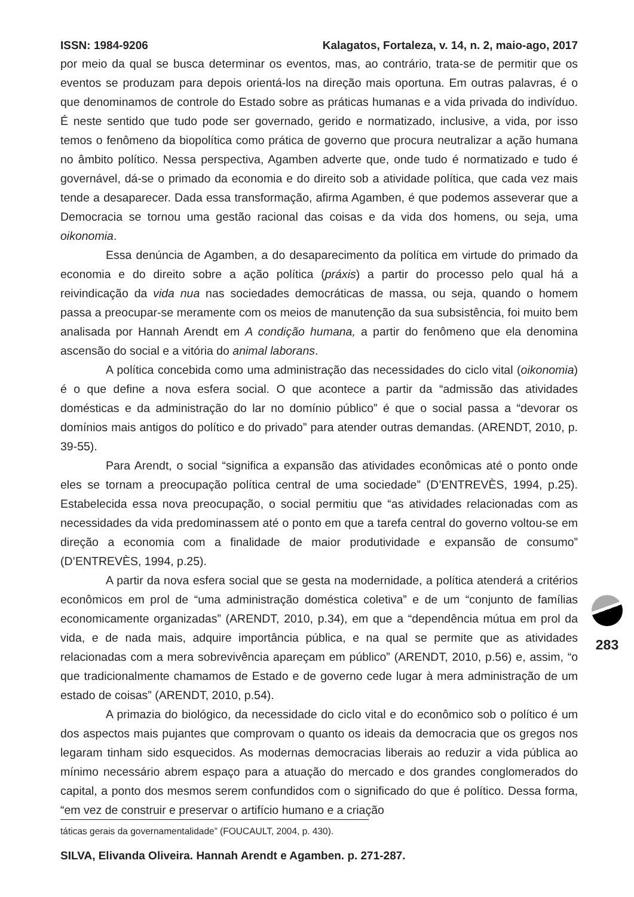ISSN: 1984-9206 Kalagatos, Fortaleza, v. 14, n. 2, maio-ago, 2017
por meio da qual se busca determinar os eventos, mas, ao contrário, trata-se de permitir que os eventos se produzam para depois orientá-los na direção mais oportuna. Em outras palavras, é o que denominamos de controle do Estado sobre as práticas humanas e a vida privada do indivíduo. É neste sentido que tudo pode ser governado, gerido e normatizado, inclusive, a vida, por isso temos o fenômeno da biopolítica como prática de governo que procura neutralizar a ação humana no âmbito político. Nessa perspectiva, Agamben adverte que, onde tudo é normatizado e tudo é governável, dá-se o primado da economia e do direito sob a atividade política, que cada vez mais tende a desaparecer. Dada essa transformação, afirma Agamben, é que podemos asseverar que a Democracia se tornou uma gestão racional das coisas e da vida dos homens, ou seja, uma oikonomia.
Essa denúncia de Agamben, a do desaparecimento da política em virtude do primado da economia e do direito sobre a ação política (práxis) a partir do processo pelo qual há a reivindicação da vida nua nas sociedades democráticas de massa, ou seja, quando o homem passa a preocupar-se meramente com os meios de manutenção da sua subsistência, foi muito bem analisada por Hannah Arendt em A condição humana, a partir do fenômeno que ela denomina ascensão do social e a vitória do animal laborans.
A política concebida como uma administração das necessidades do ciclo vital (oikonomia) é o que define a nova esfera social. O que acontece a partir da “admissão das atividades domésticas e da administração do lar no domínio público” é que o social passa a “devorar os domínios mais antigos do político e do privado” para atender outras demandas. (ARENDT, 2010, p. 39-55).
Para Arendt, o social “significa a expansão das atividades econômicas até o ponto onde eles se tornam a preocupação política central de uma sociedade” (D’ENTREVÈS, 1994, p.25). Estabelecida essa nova preocupação, o social permitiu que “as atividades relacionadas com as necessidades da vida predominassem até o ponto em que a tarefa central do governo voltou-se em direção a economia com a finalidade de maior produtividade e expansão de consumo” (D’ENTREVÈS, 1994, p.25).
A partir da nova esfera social que se gesta na modernidade, a política atenderá a critérios econômicos em prol de “uma administração doméstica coletiva” e de um “conjunto de famílias economicamente organizadas” (ARENDT, 2010, p.34), em que a “dependência mútua em prol da vida, e de nada mais, adquire importância pública, e na qual se permite que as atividades relacionadas com a mera sobrevivência apareçam em público” (ARENDT, 2010, p.56) e, assim, “o que tradicionalmente chamamos de Estado e de governo cede lugar à mera administração de um estado de coisas” (ARENDT, 2010, p.54).
A primazia do biológico, da necessidade do ciclo vital e do econômico sob o político é um dos aspectos mais pujantes que comprovam o quanto os ideais da democracia que os gregos nos legaram tinham sido esquecidos. As modernas democracias liberais ao reduzir a vida pública ao mínimo necessário abrem espaço para a atuação do mercado e dos grandes conglomerados do capital, a ponto dos mesmos serem confundidos com o significado do que é político. Dessa forma, “em vez de construir e preservar o artifício humano e a criação
táticas gerais da governamentalidade” (FOUCAULT, 2004, p. 430).
SILVA, Elivanda Oliveira. Hannah Arendt e Agamben. p. 271-287.
283